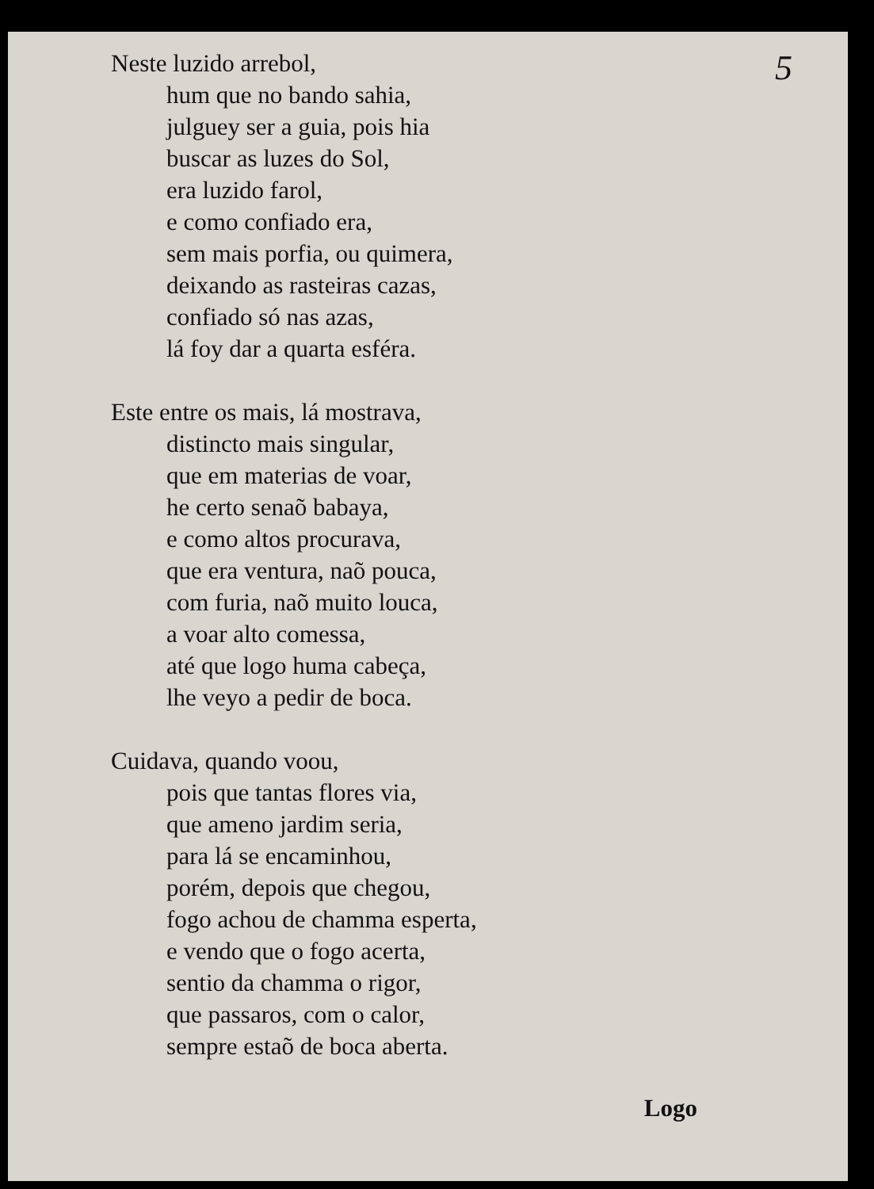5
Neste luzido arrebol,
hum que no bando sahia,
julguey ser a guia, pois hia
buscar as luzes do Sol,
era luzido farol,
e como confiado era,
sem mais porfia, ou quimera,
deixando as rasteiras cazas,
confiado só nas azas,
lá foy dar a quarta esféra.
Este entre os mais, lá mostrava,
distincto mais singular,
que em materias de voar,
he certo senaõ babaya,
e como altos procurava,
que era ventura, naõ pouca,
com furia, naõ muito louca,
a voar alto comessa,
até que logo huma cabeça,
lhe veyo a pedir de boca.
Cuidava, quando voou,
pois que tantas flores via,
que ameno jardim seria,
para lá se encaminhou,
porém, depois que chegou,
fogo achou de chamma esperta,
e vendo que o fogo acerta,
sentio da chamma o rigor,
que passaros, com o calor,
sempre estaõ de boca aberta.
Logo